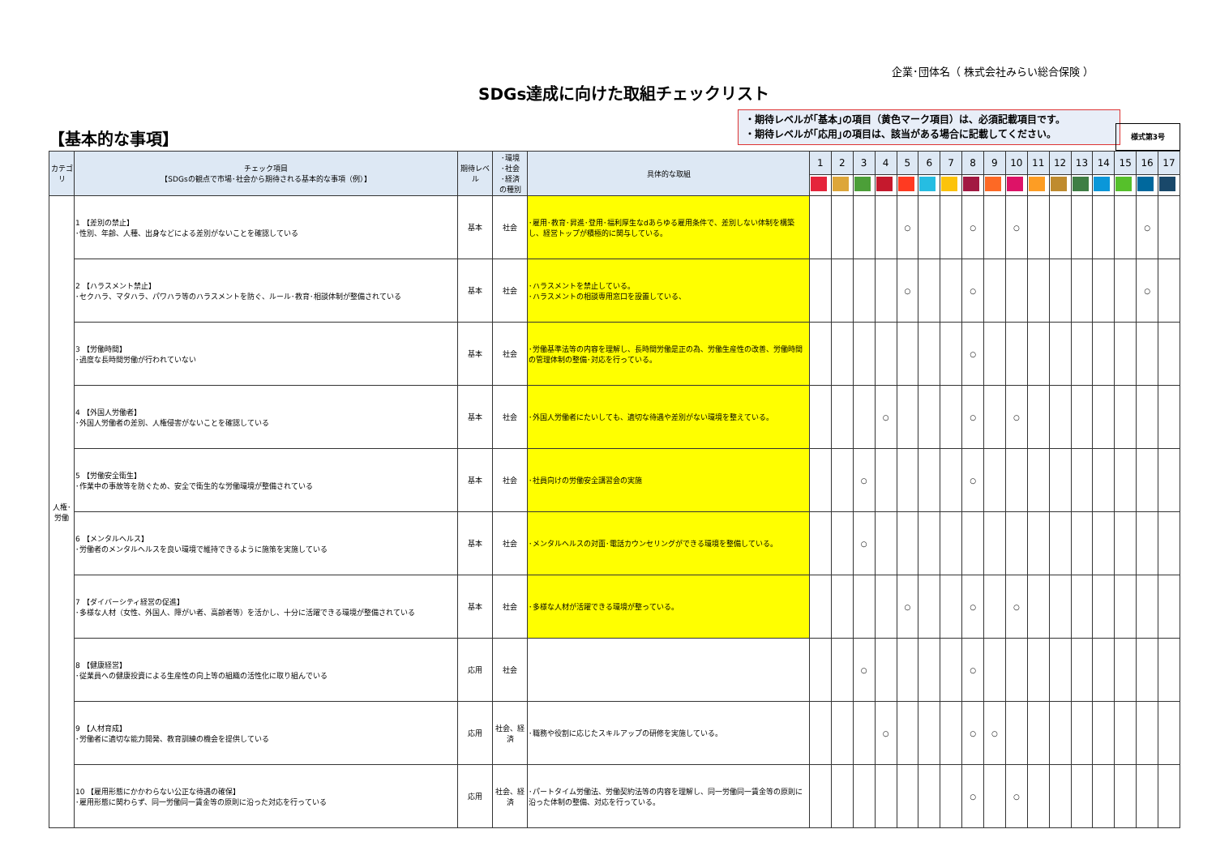企業･団体名（ 株式会社みらい総合保険 ）
SDGs達成に向けた取組チェックリスト
・期待レベルが｢基本｣の項目（黄色マーク項目）は、必須記載項目です。
・期待レベルが｢応用｣の項目は、該当がある場合に記載してください。
様式第3号
【基本的な事項】
| カテゴリ | チェック項目 【SDGsの観点で市場･社会から期待される基本的な事項（例）】 | 期待レベル | ･環境 ･社会 ･経済 の種別 | 具体的な取組 | 1 | 2 | 3 | 4 | 5 | 6 | 7 | 8 | 9 | 10 | 11 | 12 | 13 | 14 | 15 | 16 | 17 |
| --- | --- | --- | --- | --- | --- | --- | --- | --- | --- | --- | --- | --- | --- | --- | --- | --- | --- | --- | --- | --- | --- |
| 人権･ 労働 | 1 【差別の禁止】 ･性別、年齢、人種、出身などによる差別がないことを確認している | 基本 | 社会 | ･雇用･教育･昇進･登用･福利厚生なdあらゆる雇用条件で、差別しない体制を構築し、経営トップが積極的に関与している。 | | | | | ○ | | | ○ | | ○ | | | | | | ○ | |
| | 2 【ハラスメント禁止】 ･セクハラ、マタハラ、パワハラ等のハラスメントを防ぐ、ルール･教育･相談体制が整備されている | 基本 | 社会 | ･ハラスメントを禁止している。 ･ハラスメントの相談専用窓口を設置している、 | | | | | ○ | | | ○ | | | | | | | | ○ | |
| | 3 【労働時間】 ･過度な長時間労働が行われていない | 基本 | 社会 | ･労働基準法等の内容を理解し、長時間労働是正の為、労働生産性の改善、労働時間の管理体制の整備･対応を行っている。 | | | | | | | | ○ | | | | | | | | | |
| | 4 【外国人労働者】 ･外国人労働者の差別、人権侵害がないことを確認している | 基本 | 社会 | ･外国人労働者にたいしても、適切な待遇や差別がない環境を整えている。 | | | | ○ | | | | ○ | | ○ | | | | | | | |
| | 5 【労働安全衛生】 ･作業中の事故等を防ぐため、安全で衛生的な労働環境が整備されている | 基本 | 社会 | ･社員向けの労働安全講習会の実施 | | | ○ | | | | | ○ | | | | | | | | | |
| | 6 【メンタルヘルス】 ･労働者のメンタルヘルスを良い環境で維持できるように施策を実施している | 基本 | 社会 | ･メンタルヘルスの対面･電話カウンセリングができる環境を整備している。 | | | ○ | | | | | | | | | | | | | | |
| | 7 【ダイバーシティ経営の促進】 ･多様な人材（女性、外国人、障がい者、高齢者等）を活かし、十分に活躍できる環境が整備されている | 基本 | 社会 | ･多様な人材が活躍できる環境が整っている。 | | | | | ○ | | | ○ | | ○ | | | | | | | |
| | 8 【健康経営】 ･従業員への健康投資による生産性の向上等の組織の活性化に取り組んでいる | 応用 | 社会 | | | | ○ | | | | | ○ | | | | | | | | | |
| | 9 【人材育成】 ･労働者に適切な能力開発、教育訓練の機会を提供している | 応用 | 社会、経済 | ･職務や役割に応じたスキルアップの研修を実施している。 | | | | ○ | | | | ○ | ○ | | | | | | | | |
| | 10 【雇用形態にかかわらない公正な待遇の確保】 ･雇用形態に関わらず、同一労働同一賃金等の原則に沿った対応を行っている | 応用 | 社会、経済 | ･パートタイム労働法、労働契約法等の内容を理解し、同一労働同一賃金等の原則に沿った体制の整備、対応を行っている。 | | | | | | | | ○ | | ○ | | | | | | | |